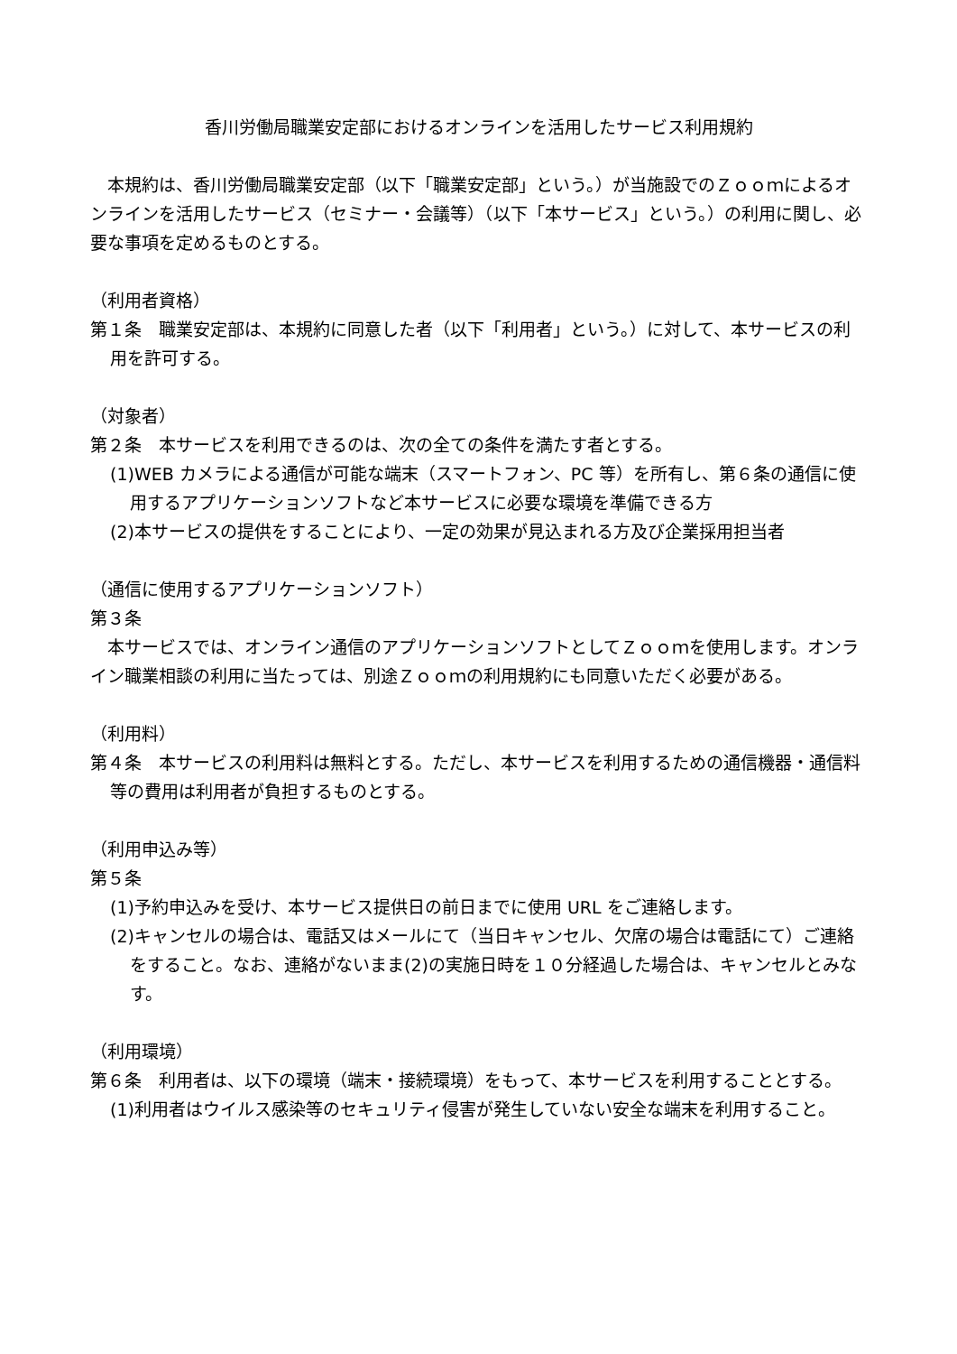香川労働局職業安定部におけるオンラインを活用したサービス利用規約
　本規約は、香川労働局職業安定部（以下「職業安定部」という。）が当施設でのＺｏｏｍによるオンラインを活用したサービス（セミナー・会議等）（以下「本サービス」という。）の利用に関し、必要な事項を定めるものとする。
（利用者資格）
第１条　職業安定部は、本規約に同意した者（以下「利用者」という。）に対して、本サービスの利用を許可する。
（対象者）
第２条　本サービスを利用できるのは、次の全ての条件を満たす者とする。
(1)WEB カメラによる通信が可能な端末（スマートフォン、PC 等）を所有し、第６条の通信に使用するアプリケーションソフトなど本サービスに必要な環境を準備できる方
(2)本サービスの提供をすることにより、一定の効果が見込まれる方及び企業採用担当者
（通信に使用するアプリケーションソフト）
第３条
　本サービスでは、オンライン通信のアプリケーションソフトとしてＺｏｏｍを使用します。オンライン職業相談の利用に当たっては、別途Ｚｏｏｍの利用規約にも同意いただく必要がある。
（利用料）
第４条　本サービスの利用料は無料とする。ただし、本サービスを利用するための通信機器・通信料等の費用は利用者が負担するものとする。
（利用申込み等）
第５条
(1)予約申込みを受け、本サービス提供日の前日までに使用 URL をご連絡します。
(2)キャンセルの場合は、電話又はメールにて（当日キャンセル、欠席の場合は電話にて）ご連絡をすること。なお、連絡がないまま(2)の実施日時を１０分経過した場合は、キャンセルとみなす。
（利用環境）
第６条　利用者は、以下の環境（端末・接続環境）をもって、本サービスを利用することとする。
(1)利用者はウイルス感染等のセキュリティ侵害が発生していない安全な端末を利用すること。